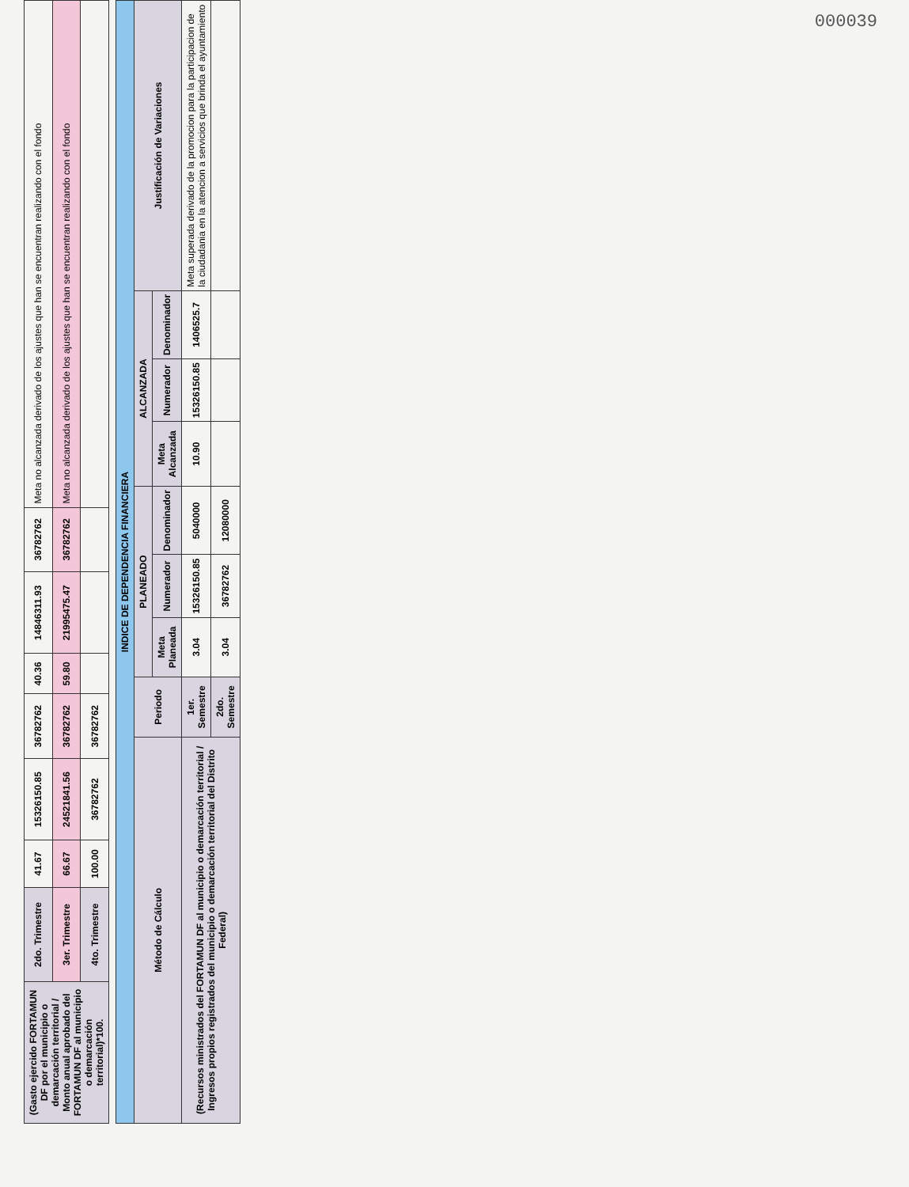000039
| (Gasto ejercido FORTAMUN DF por el municipio o demarcación territorial / Monto anual aprobado del FORTAMUN DF al municipio o demarcación territorial)*100. | 2do. Trimestre | 41.67 | 15326150.85 | 36782762 | 40.36 | 14846311.93 | 36782762 | Meta no alcanzada derivado de los ajustes que han se encuentran realizando con el fondo |
| | 3er. Trimestre | 66.67 | 24521841.56 | 36782762 | 59.80 | 21995475.47 | 36782762 | Meta no alcanzada derivado de los ajustes que han se encuentran realizando con el fondo |
| | 4to. Trimestre | 100.00 | 36782762 | 36782762 | | | | |
| INDICE DE DEPENDENCIA FINANCIERA | | | | | | | | |
| --- | --- | --- | --- | --- | --- | --- | --- | --- |
| Método de Cálculo | Periodo | PLANEADO | | | ALCANZADA | | | Justificación de Variaciones |
| | | Meta Planeada | Numerador | Denominador | Meta Alcanzada | Numerador | Denominador | |
| (Recursos ministrados del FORTAMUN DF al municipio o demarcación territorial / Ingresos propios registrados del municipio o demarcación territorial del Distrito Federal) | 1er. Semestre | 3.04 | 15326150.85 | 5040000 | 10.90 | 15326150.85 | 1406525.7 | Meta superada derivado de la promocion para la participacion de la ciudadania en la atencion a servicios que brinda el ayuntamiento |
| | 2do. Semestre | 3.04 | 36782762 | 12080000 | | | | |